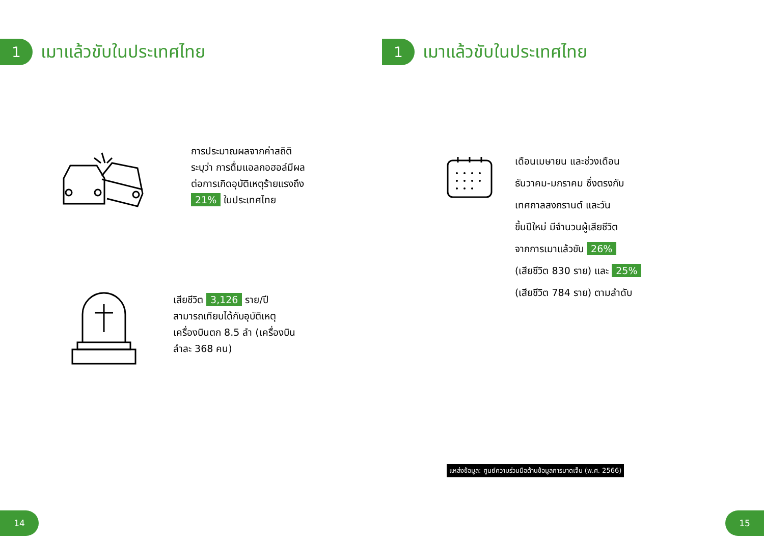1
เมาแล้วขับในประเทศไทย
การประมาณผลจากค่าสถิติ
ระบุว่า การดื่มแอลกอฮอล์มีผล
ต่อการเกิดอุบัติเหตุร้ายแรงถึง
21% ในประเทศไทย
เสียชีวิต 3,126 ราย/ปี
สามารถเทียบได้กับอุบัติเหตุ
เครื่องบินตก 8.5 ลำ (เครื่องบิน
ลำละ 368 คน)
14
1
เมาแล้วขับในประเทศไทย
เดือนเมษายน และช่วงเดือน
ธันวาคม-มกราคม ซึ่งตรงกับ
เทศกาลสงกรานต์ และวัน
ขึ้นปีใหม่ มีจำนวนผู้เสียชีวิต
จากการเมาแล้วขับ 26%
(เสียชีวิต 830 ราย) และ 25%
(เสียชีวิต 784 ราย) ตามลำดับ
15
แหล่งข้อมูล: ศูนย์ความร่วมมือด้านข้อมูลการบาดเจ็บ (พ.ศ. 2566)